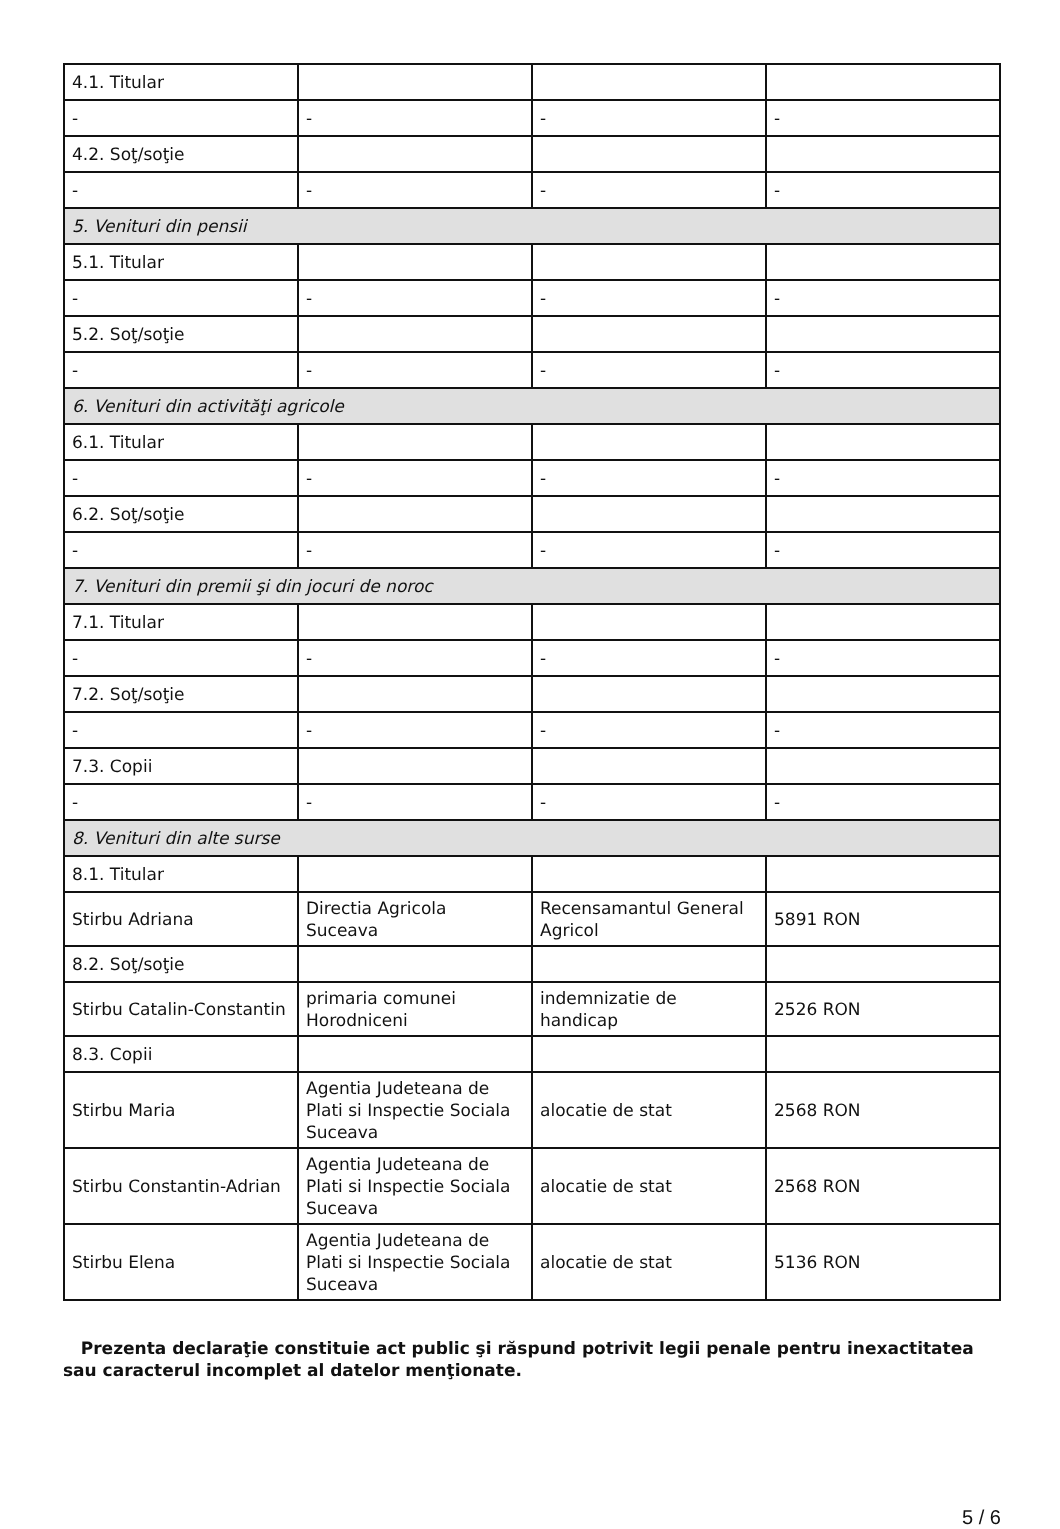| 4.1. Titular | | | |
| - | - | - | - |
| 4.2. Soţ/soţie | | | |
| - | - | - | - |
| 5. Venituri din pensii | | | |
| 5.1. Titular | | | |
| - | - | - | - |
| 5.2. Soţ/soţie | | | |
| - | - | - | - |
| 6. Venituri din activităţi agricole | | | |
| 6.1. Titular | | | |
| - | - | - | - |
| 6.2. Soţ/soţie | | | |
| - | - | - | - |
| 7. Venituri din premii şi din jocuri de noroc | | | |
| 7.1. Titular | | | |
| - | - | - | - |
| 7.2. Soţ/soţie | | | |
| - | - | - | - |
| 7.3. Copii | | | |
| - | - | - | - |
| 8. Venituri din alte surse | | | |
| 8.1. Titular | | | |
| Stirbu Adriana | Directia Agricola Suceava | Recensamantul General Agricol | 5891 RON |
| 8.2. Soţ/soţie | | | |
| Stirbu Catalin-Constantin | primaria comunei Horodniceni | indemnizatie de handicap | 2526 RON |
| 8.3. Copii | | | |
| Stirbu Maria | Agentia Judeteana de Plati si Inspectie Sociala Suceava | alocatie de stat | 2568 RON |
| Stirbu Constantin-Adrian | Agentia Judeteana de Plati si Inspectie Sociala Suceava | alocatie de stat | 2568 RON |
| Stirbu Elena | Agentia Judeteana de Plati si Inspectie Sociala Suceava | alocatie de stat | 5136 RON |
Prezenta declaraţie constituie act public şi răspund potrivit legii penale pentru inexactitatea sau caracterul incomplet al datelor menţionate.
5 / 6